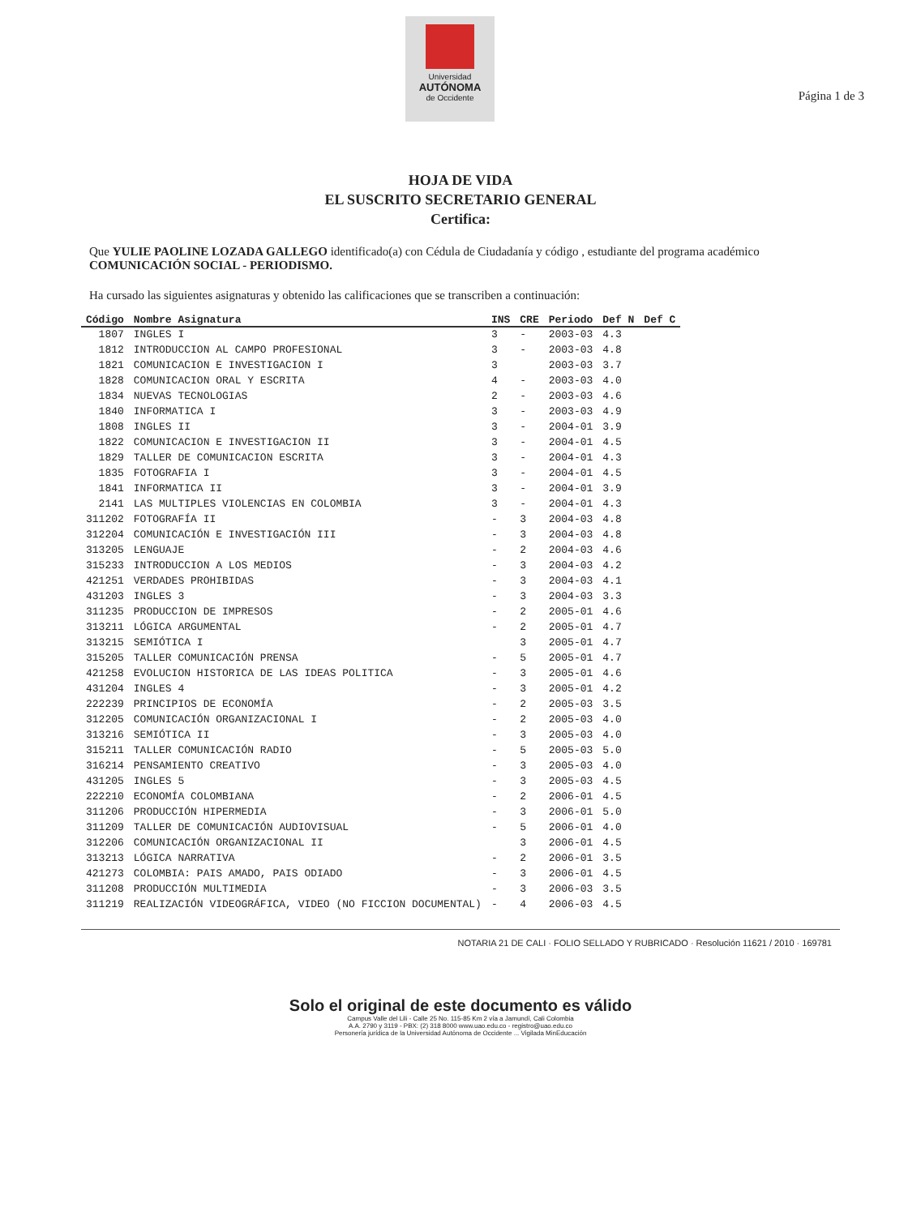Universidad
AUTÓNOMA
de Occidente
Página 1 de 3
HOJA DE VIDA
EL SUSCRITO SECRETARIO GENERAL
Certifica:
Que YULIE PAOLINE LOZADA GALLEGO identificado(a) con Cédula de Ciudadanía y código , estudiante del programa académico COMUNICACIÓN SOCIAL - PERIODISMO.
Ha cursado las siguientes asignaturas y obtenido las calificaciones que se transcriben a continuación:
| Código | Nombre Asignatura | INS | CRE | Periodo | Def N | Def C |
| --- | --- | --- | --- | --- | --- | --- |
| 1807 | INGLES I | 3 | - | 2003-03 | 4.3 | |
| 1812 | INTRODUCCION AL CAMPO PROFESIONAL | 3 | - | 2003-03 | 4.8 | |
| 1821 | COMUNICACION E INVESTIGACION I | 3 | | 2003-03 | 3.7 | |
| 1828 | COMUNICACION ORAL Y ESCRITA | 4 | - | 2003-03 | 4.0 | |
| 1834 | NUEVAS TECNOLOGIAS | 2 | - | 2003-03 | 4.6 | |
| 1840 | INFORMATICA I | 3 | - | 2003-03 | 4.9 | |
| 1808 | INGLES II | 3 | - | 2004-01 | 3.9 | |
| 1822 | COMUNICACION E INVESTIGACION II | 3 | - | 2004-01 | 4.5 | |
| 1829 | TALLER DE COMUNICACION ESCRITA | 3 | - | 2004-01 | 4.3 | |
| 1835 | FOTOGRAFIA I | 3 | - | 2004-01 | 4.5 | |
| 1841 | INFORMATICA II | 3 | - | 2004-01 | 3.9 | |
| 2141 | LAS MULTIPLES VIOLENCIAS EN COLOMBIA | 3 | - | 2004-01 | 4.3 | |
| 311202 | FOTOGRAFÍA II | - | 3 | 2004-03 | 4.8 | |
| 312204 | COMUNICACIÓN E INVESTIGACIÓN III | - | 3 | 2004-03 | 4.8 | |
| 313205 | LENGUAJE | - | 2 | 2004-03 | 4.6 | |
| 315233 | INTRODUCCION A LOS MEDIOS | - | 3 | 2004-03 | 4.2 | |
| 421251 | VERDADES PROHIBIDAS | - | 3 | 2004-03 | 4.1 | |
| 431203 | INGLES 3 | - | 3 | 2004-03 | 3.3 | |
| 311235 | PRODUCCION DE IMPRESOS | - | 2 | 2005-01 | 4.6 | |
| 313211 | LÓGICA ARGUMENTAL | - | 2 | 2005-01 | 4.7 | |
| 313215 | SEMIÓTICA I | | 3 | 2005-01 | 4.7 | |
| 315205 | TALLER COMUNICACIÓN PRENSA | - | 5 | 2005-01 | 4.7 | |
| 421258 | EVOLUCION HISTORICA DE LAS IDEAS POLITICA | - | 3 | 2005-01 | 4.6 | |
| 431204 | INGLES 4 | - | 3 | 2005-01 | 4.2 | |
| 222239 | PRINCIPIOS DE ECONOMÍA | - | 2 | 2005-03 | 3.5 | |
| 312205 | COMUNICACIÓN ORGANIZACIONAL I | - | 2 | 2005-03 | 4.0 | |
| 313216 | SEMIÓTICA II | - | 3 | 2005-03 | 4.0 | |
| 315211 | TALLER COMUNICACIÓN RADIO | - | 5 | 2005-03 | 5.0 | |
| 316214 | PENSAMIENTO CREATIVO | - | 3 | 2005-03 | 4.0 | |
| 431205 | INGLES 5 | - | 3 | 2005-03 | 4.5 | |
| 222210 | ECONOMÍA COLOMBIANA | - | 2 | 2006-01 | 4.5 | |
| 311206 | PRODUCCIÓN HIPERMEDIA | - | 3 | 2006-01 | 5.0 | |
| 311209 | TALLER DE COMUNICACIÓN AUDIOVISUAL | - | 5 | 2006-01 | 4.0 | |
| 312206 | COMUNICACIÓN ORGANIZACIONAL II | | 3 | 2006-01 | 4.5 | |
| 313213 | LÓGICA NARRATIVA | - | 2 | 2006-01 | 3.5 | |
| 421273 | COLOMBIA: PAIS AMADO, PAIS ODIADO | - | 3 | 2006-01 | 4.5 | |
| 311208 | PRODUCCIÓN MULTIMEDIA | - | 3 | 2006-03 | 3.5 | |
| 311219 | REALIZACIÓN VIDEOGRÁFICA, VIDEO (NO FICCION DOCUMENTAL) | - | 4 | 2006-03 | 4.5 | |
NOTARIA 21 DE CALI · FOLIO SELLADO Y RUBRICADO · Resolución 11621 / 2010 · 169781
Solo el original de este documento es válido
Campus Valle del Lili - Calle 25 No. 115-85 Km 2 vía a Jamundí, Cali Colombia
A.A. 2790 y 3119 - PBX: (2) 318 8000 www.uao.edu.co - registro@uao.edu.co
Personería jurídica de la Universidad Autónoma de Occidente ... Vigilada MinEducación